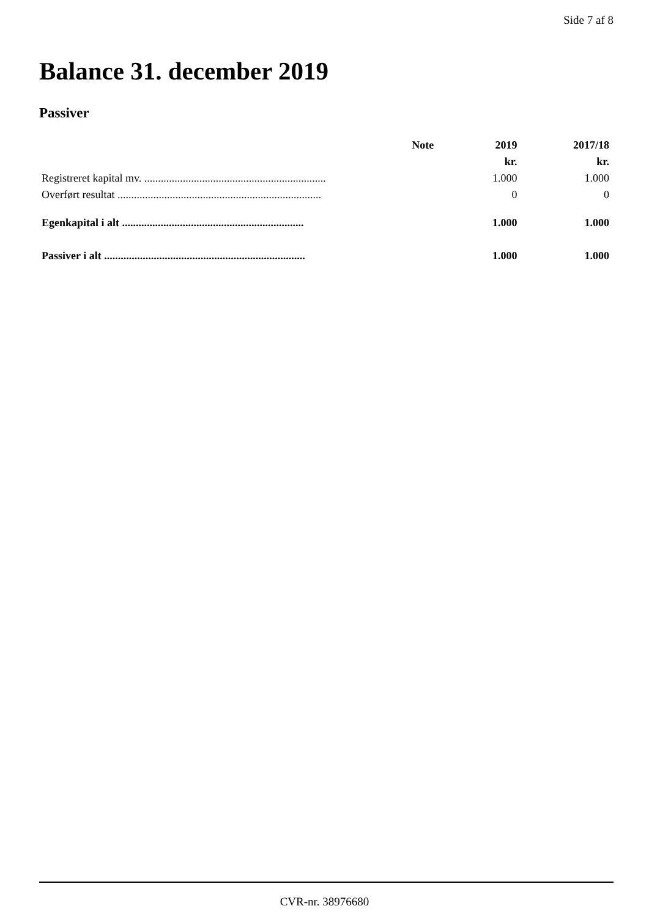Side 7 af 8
Balance 31. december 2019
Passiver
| | Note | 2019 | 2017/18 |
| --- | --- | --- | --- |
| | | kr. | kr. |
| Registreret kapital mv. .................................................................. | | 1.000 | 1.000 |
| Overført resultat .......................................................................... | | 0 | 0 |
| Egenkapital i alt .................................................................. | | 1.000 | 1.000 |
| Passiver i alt ......................................................................... | | 1.000 | 1.000 |
CVR-nr. 38976680